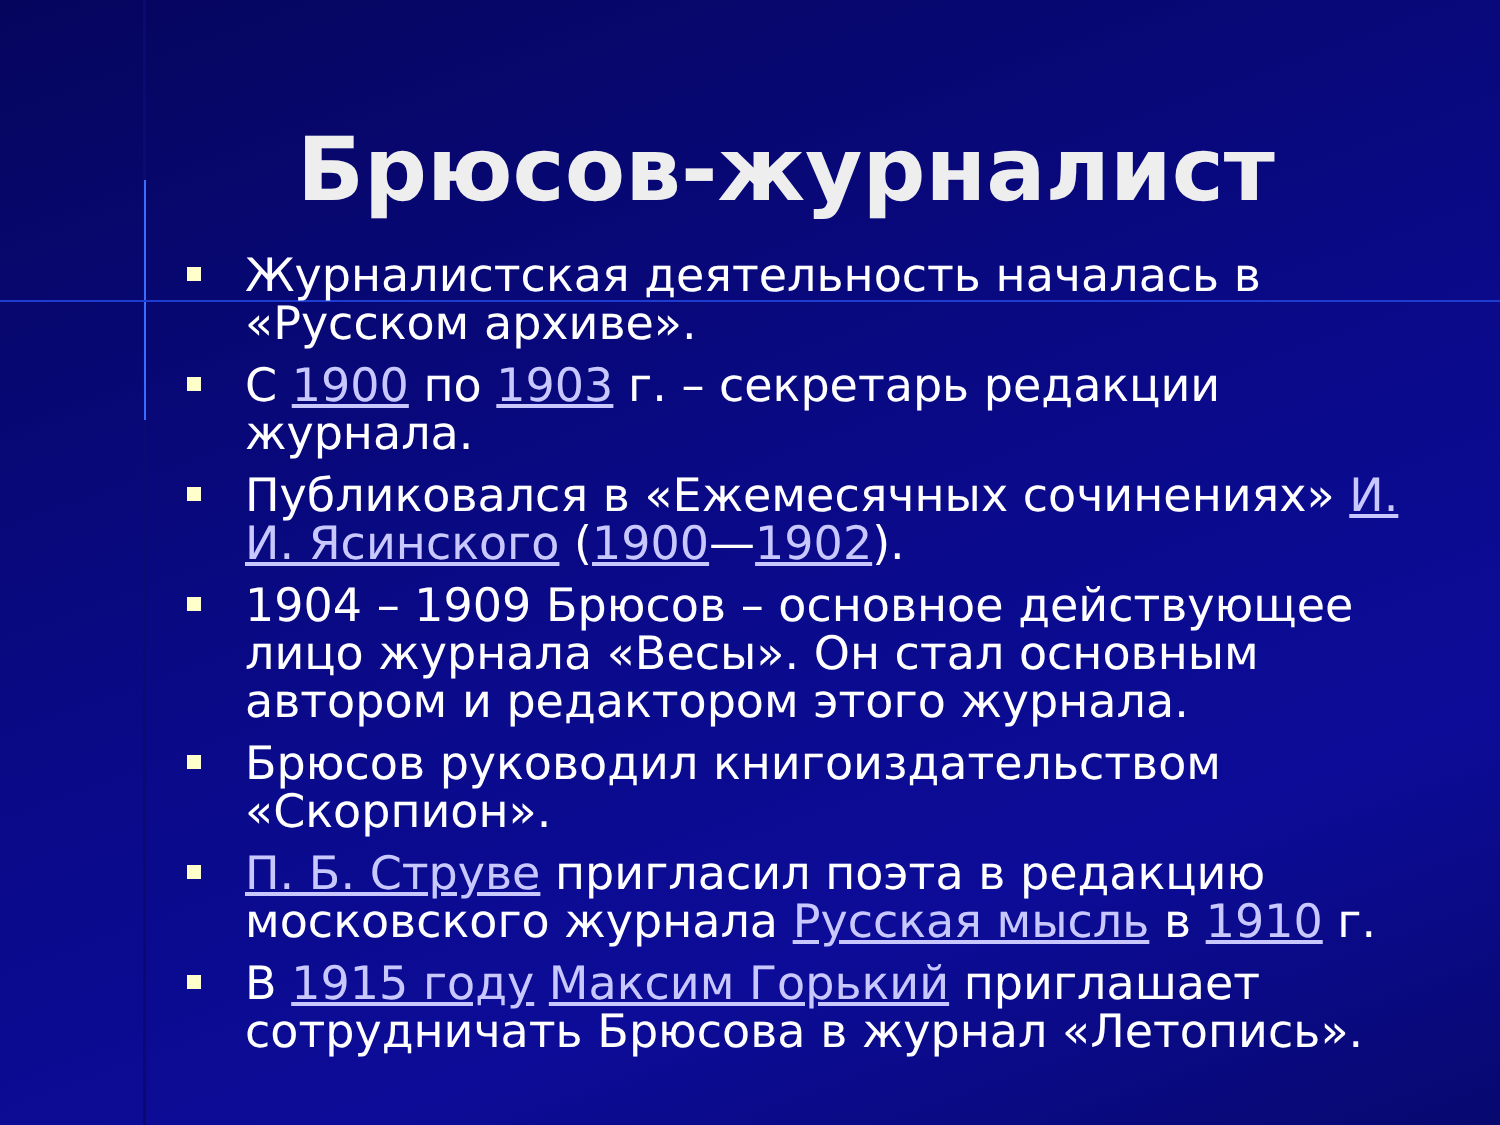Брюсов-журналист
Журналистская деятельность началась в «Русском архиве».
С 1900 по 1903 г. – секретарь редакции журнала.
Публиковался в «Ежемесячных сочинениях» И. И. Ясинского (1900—1902).
1904 – 1909 Брюсов – основное действующее лицо журнала «Весы». Он стал основным автором и редактором этого журнала.
Брюсов руководил книгоиздательством «Скорпион».
П. Б. Струве пригласил поэта в редакцию московского журнала Русская мысль в 1910 г.
В 1915 году Максим Горький приглашает сотрудничать Брюсова в журнал «Летопись».